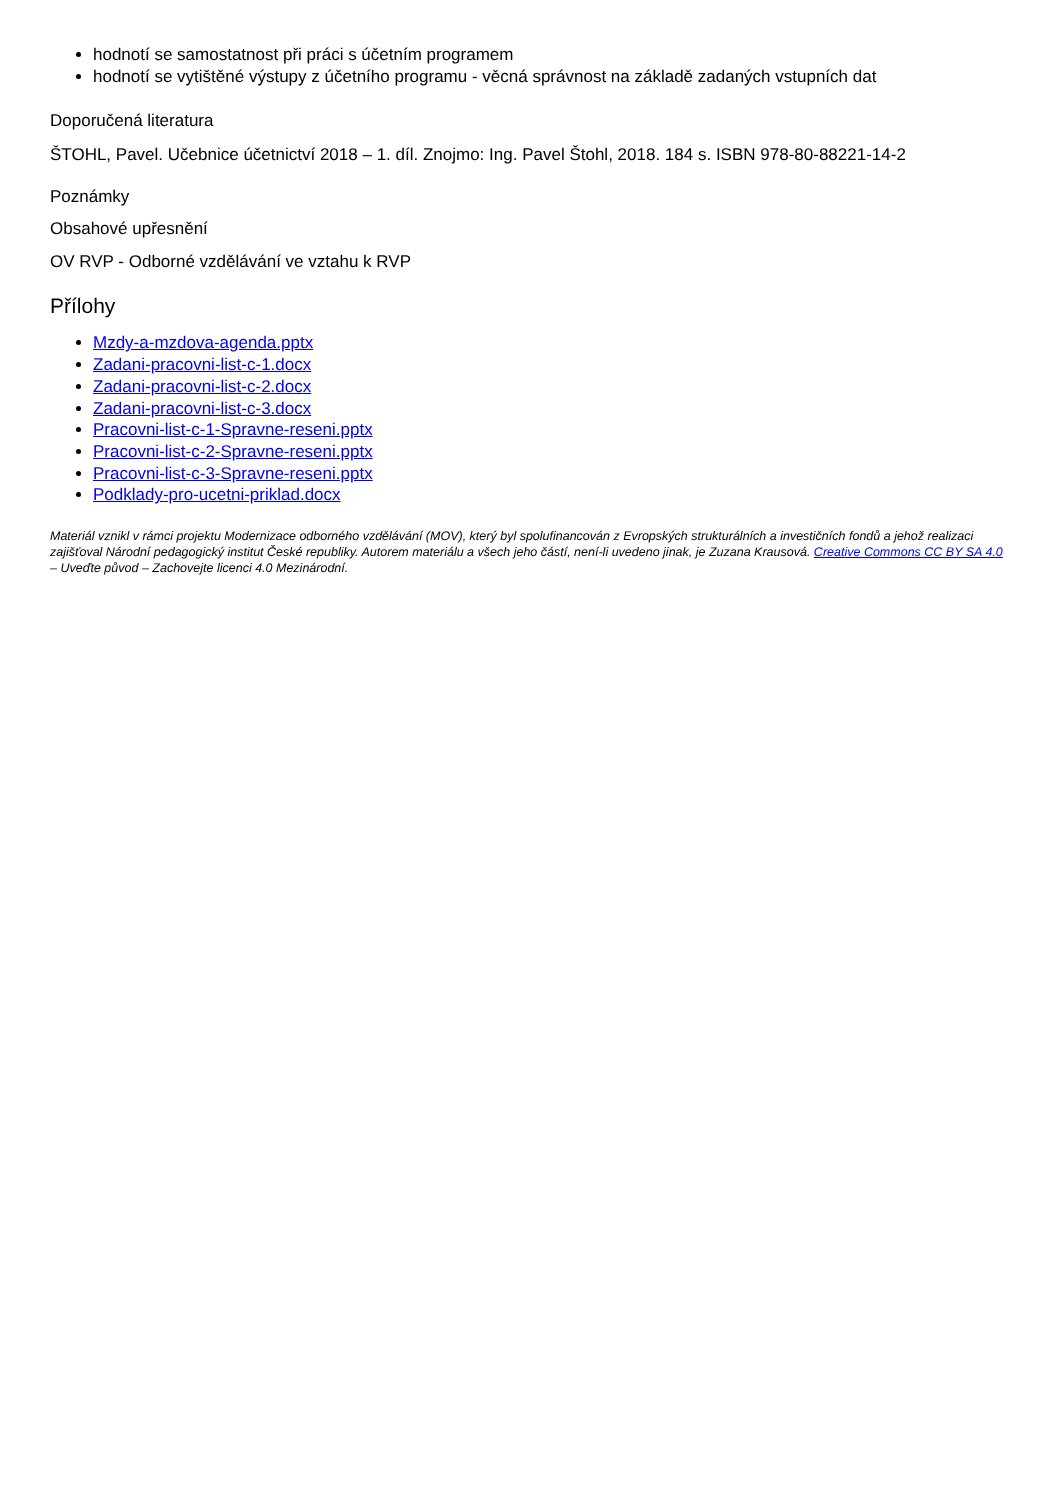hodnotí se samostatnost při práci s účetním programem
hodnotí se vytištěné výstupy z účetního programu - věcná správnost na základě zadaných vstupních dat
Doporučená literatura
ŠTOHL, Pavel. Učebnice účetnictví 2018 – 1. díl. Znojmo: Ing. Pavel Štohl, 2018. 184 s. ISBN 978-80-88221-14-2
Poznámky
Obsahové upřesnění
OV RVP - Odborné vzdělávání ve vztahu k RVP
Přílohy
Mzdy-a-mzdova-agenda.pptx
Zadani-pracovni-list-c-1.docx
Zadani-pracovni-list-c-2.docx
Zadani-pracovni-list-c-3.docx
Pracovni-list-c-1-Spravne-reseni.pptx
Pracovni-list-c-2-Spravne-reseni.pptx
Pracovni-list-c-3-Spravne-reseni.pptx
Podklady-pro-ucetni-priklad.docx
Materiál vznikl v rámci projektu Modernizace odborného vzdělávání (MOV), který byl spolufinancován z Evropských strukturálních a investičních fondů a jehož realizaci zajišťoval Národní pedagogický institut České republiky. Autorem materiálu a všech jeho částí, není-li uvedeno jinak, je Zuzana Krausová. Creative Commons CC BY SA 4.0 – Uveďte původ – Zachovejte licenci 4.0 Mezinárodní.